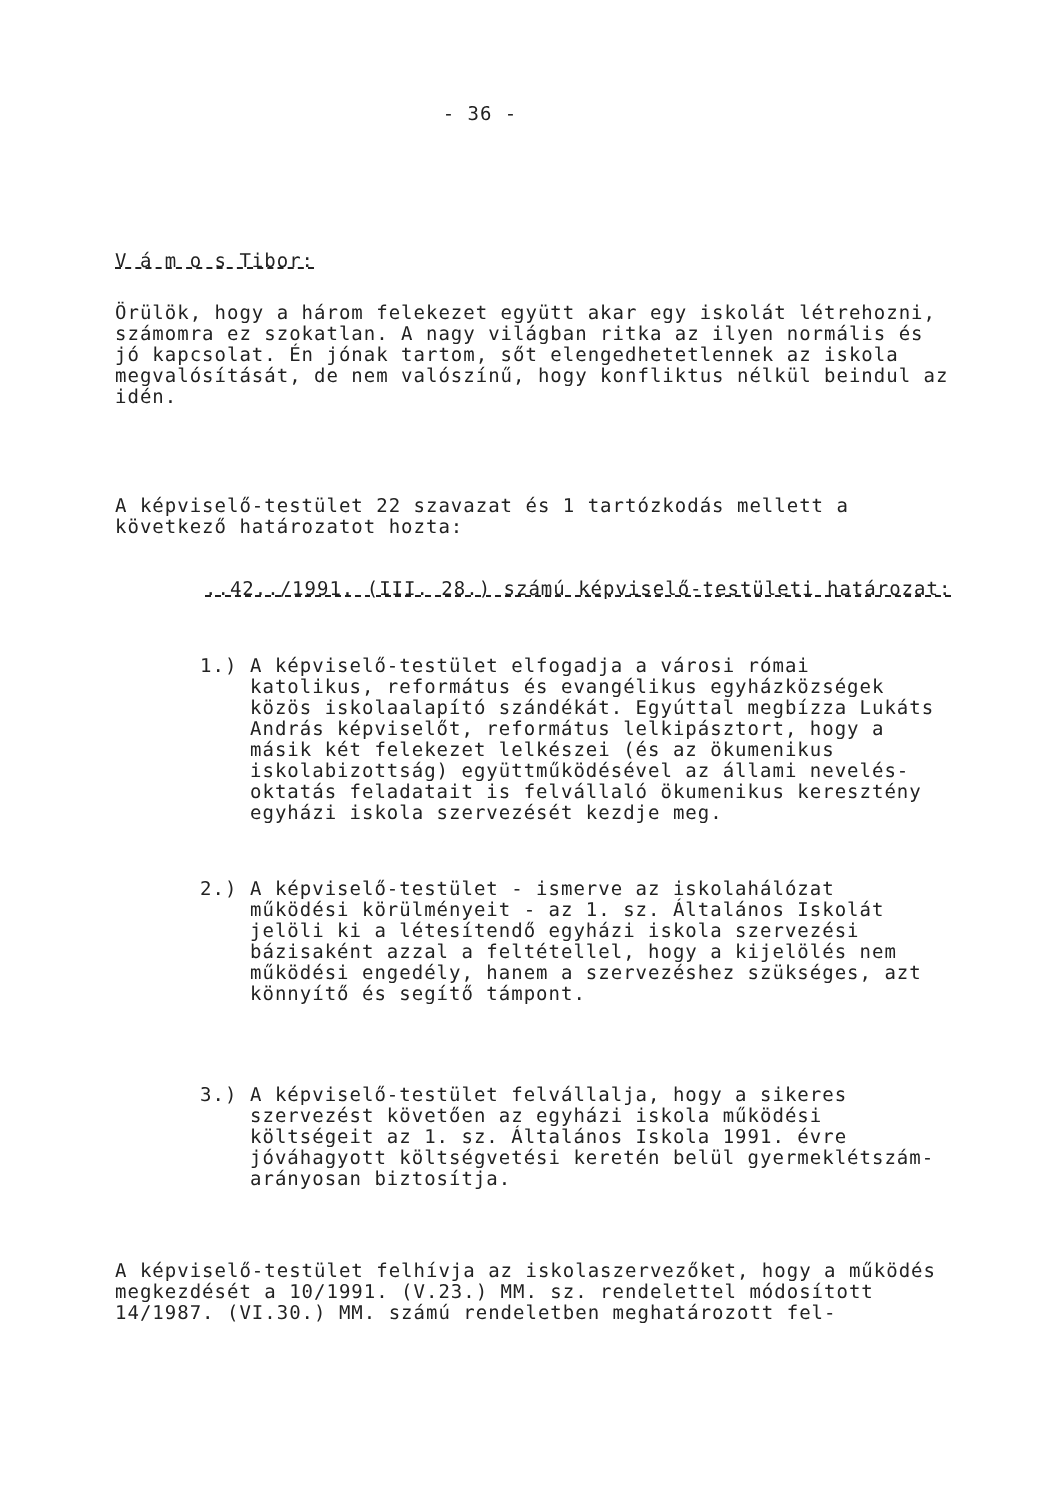- 36 -
V á m o s Tibor:
Örülök, hogy a három felekezet együtt akar egy iskolát létrehozni, számomra ez szokatlan. A nagy világban ritka az ilyen normális és jó kapcsolat. Én jónak tartom, sőt elengedhetetlennek az iskola megvalósítását, de nem valószínű, hogy konfliktus nélkül beindul az idén.
A képviselő-testület 22 szavazat és 1 tartózkodás mellett a következő határozatot hozta:
..42../1991. (III. 28.) számú képviselő-testületi határozat:
1.) A képviselő-testület elfogadja a városi római katolikus, református és evangélikus egyházközségek közös iskolaalapító szándékát. Egyúttal megbízza Lukáts András képviselőt, református lelkipásztort, hogy a másik két felekezet lelkészei (és az ökumenikus iskolabizottság) együttműködésével az állami nevelés-oktatás feladatait is felvállaló ökumenikus keresztény egyházi iskola szervezését kezdje meg.
2.) A képviselő-testület - ismerve az iskolahálózat működési körülményeit - az 1. sz. Általános Iskolát jelöli ki a létesítendő egyházi iskola szervezési bázisaként azzal a feltétellel, hogy a kijelölés nem működési engedély, hanem a szervezéshez szükséges, azt könnyítő és segítő támpont.
3.) A képviselő-testület felvállalja, hogy a sikeres szervezést követően az egyházi iskola működési költségeit az 1. sz. Általános Iskola 1991. évre jóváhagyott költségvetési keretén belül gyermeklétszám-arányosan biztosítja.
A képviselő-testület felhívja az iskolaszervezőket, hogy a működés megkezdését a 10/1991. (V.23.) MM. sz. rendelettel módosított 14/1987. (VI.30.) MM. számú rendeletben meghatározott fel-